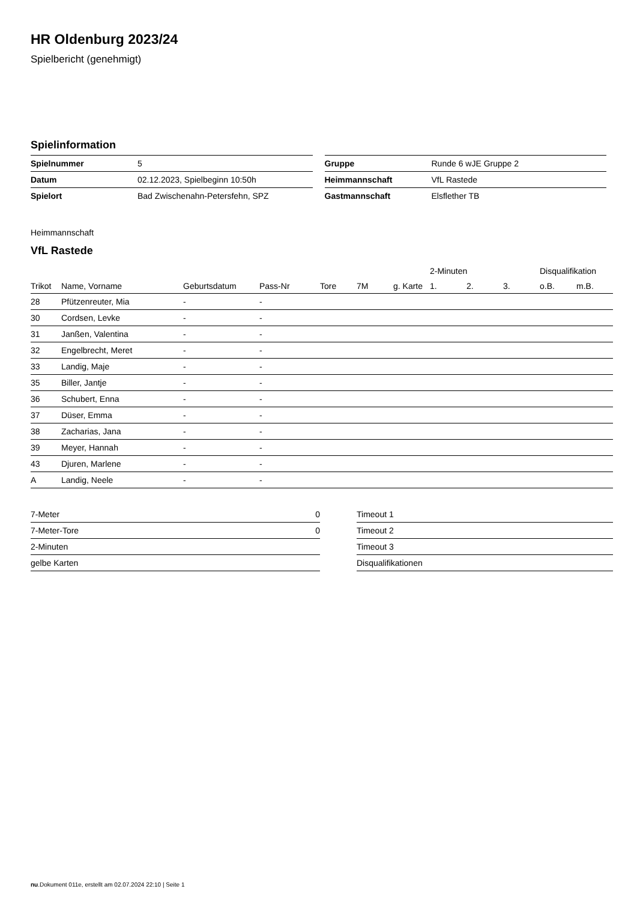HR Oldenburg 2023/24
Spielbericht (genehmigt)
Spielinformation
| Spielnummer | 5 |
| Datum | 02.12.2023, Spielbeginn 10:50h |
| Spielort | Bad Zwischenahn-Petersfehn, SPZ |
| Gruppe | Runde 6 wJE Gruppe 2 |
| Heimmannschaft | VfL Rastede |
| Gastmannschaft | Elsflether TB |
Heimmannschaft
VfL Rastede
| | | | | | | | 2-Minuten | | | Disqualifikation | |
| --- | --- | --- | --- | --- | --- | --- | --- | --- | --- | --- | --- |
| Trikot | Name, Vorname | Geburtsdatum | Pass-Nr | Tore | 7M | g. Karte | 1. | 2. | 3. | o.B. | m.B. |
| 28 | Pfützenreuter, Mia | - | - | | | | | | | | |
| 30 | Cordsen, Levke | - | - | | | | | | | | |
| 31 | Janßen, Valentina | - | - | | | | | | | | |
| 32 | Engelbrecht, Meret | - | - | | | | | | | | |
| 33 | Landig, Maje | - | - | | | | | | | | |
| 35 | Biller, Jantje | - | - | | | | | | | | |
| 36 | Schubert, Enna | - | - | | | | | | | | |
| 37 | Düser, Emma | - | - | | | | | | | | |
| 38 | Zacharias, Jana | - | - | | | | | | | | |
| 39 | Meyer, Hannah | - | - | | | | | | | | |
| 43 | Djuren, Marlene | - | - | | | | | | | | |
| A | Landig, Neele | - | - | | | | | | | | |
| 7-Meter | 0 |
| 7-Meter-Tore | 0 |
| 2-Minuten | |
| gelbe Karten | |
| Timeout 1 |
| Timeout 2 |
| Timeout 3 |
| Disqualifikationen |
nu.Dokument 011e, erstellt am 02.07.2024 22:10 | Seite 1